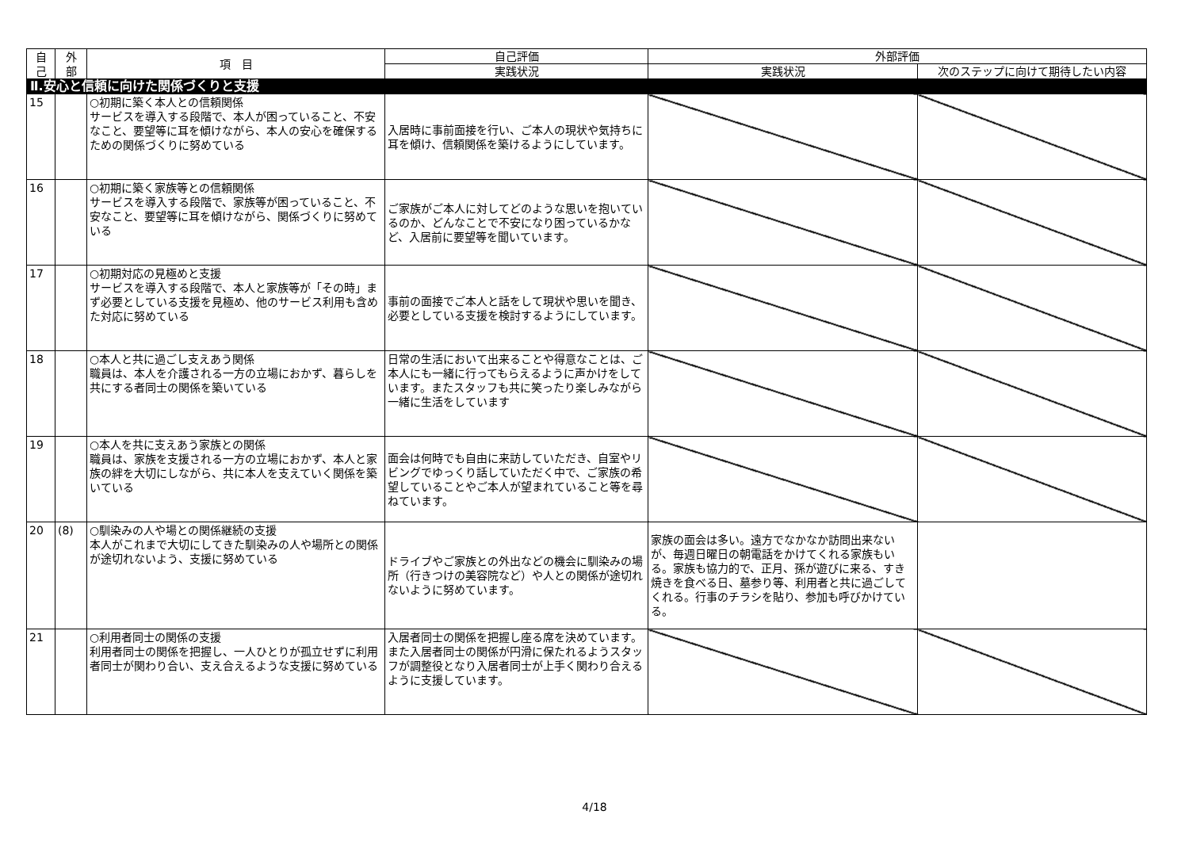| 自 己 | 外 部 | 項 目 | 自己評価 | 外部評価 | |
| --- | --- | --- | --- | --- | --- |
| | | | 実践状況 | 実践状況 | 次のステップに向けて期待したい内容 |
| Ⅱ.安心と信頼に向けた関係づくりと支援 | | | | | |
| 15 | | ○初期に築く本人との信頼関係 サービスを導入する段階で、本人が困っていること、不安なこと、要望等に耳を傾けながら、本人の安心を確保するための関係づくりに努めている | 入居時に事前面接を行い、ご本人の現状や気持ちに耳を傾け、信頼関係を築けるようにしています。 | | |
| 16 | | ○初期に築く家族等との信頼関係 サービスを導入する段階で、家族等が困っていること、不安なこと、要望等に耳を傾けながら、関係づくりに努めている | ご家族がご本人に対してどのような思いを抱いているのか、どんなことで不安になり困っているかなど、入居前に要望等を聞いています。 | | |
| 17 | | ○初期対応の見極めと支援 サービスを導入する段階で、本人と家族等が「その時」まず必要としている支援を見極め、他のサービス利用も含めた対応に努めている | 事前の面接でご本人と話をして現状や思いを聞き、必要としている支援を検討するようにしています。 | | |
| 18 | | ○本人と共に過ごし支えあう関係 職員は、本人を介護される一方の立場におかず、暮らしを共にする者同士の関係を築いている | 日常の生活において出来ることや得意なことは、ご本人にも一緒に行ってもらえるように声かけをしています。またスタッフも共に笑ったり楽しみながら一緒に生活をしています | | |
| 19 | | ○本人を共に支えあう家族との関係 職員は、家族を支援される一方の立場におかず、本人と家族の絆を大切にしながら、共に本人を支えていく関係を築いている | 面会は何時でも自由に来訪していただき、自室やリビングでゆっくり話していただく中で、ご家族の希望していることやご本人が望まれていること等を尋ねています。 | | |
| 20 | (8) | ○馴染みの人や場との関係継続の支援 本人がこれまで大切にしてきた馴染みの人や場所との関係が途切れないよう、支援に努めている | ドライブやご家族との外出などの機会に馴染みの場所（行きつけの美容院など）や人との関係が途切れないように努めています。 | 家族の面会は多い。遠方でなかなか訪問出来ないが、毎週日曜日の朝電話をかけてくれる家族もいる。家族も協力的で、正月、孫が遊びに来る、すき焼きを食べる日、墓参り等、利用者と共に過ごしてくれる。行事のチラシを貼り、参加も呼びかけている。 | |
| 21 | | ○利用者同士の関係の支援 利用者同士の関係を把握し、一人ひとりが孤立せずに利用者同士が関わり合い、支え合えるような支援に努めている | 入居者同士の関係を把握し座る席を決めています。また入居者同士の関係が円滑に保たれるようスタッフが調整役となり入居者同士が上手く関わり合えるように支援しています。 | | |
4/18